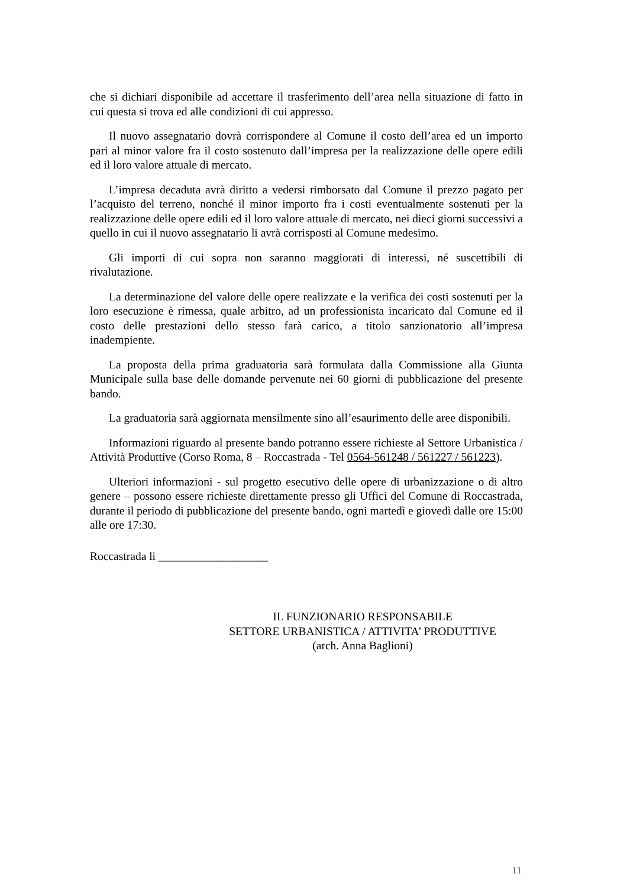che si dichiari disponibile ad accettare il trasferimento dell’area nella situazione di fatto in cui questa si trova ed alle condizioni di cui appresso.
Il nuovo assegnatario dovrà corrispondere al Comune il costo dell’area ed un importo pari al minor valore fra il costo sostenuto dall’impresa per la realizzazione delle opere edili ed il loro valore attuale di mercato.
L’impresa decaduta avrà diritto a vedersi rimborsato dal Comune il prezzo pagato per l’acquisto del terreno, nonché il minor importo fra i costi eventualmente sostenuti per la realizzazione delle opere edili ed il loro valore attuale di mercato, nei dieci giorni successivi a quello in cui il nuovo assegnatario li avrà corrisposti al Comune medesimo.
Gli importi di cui sopra non saranno maggiorati di interessi, né suscettibili di rivalutazione.
La determinazione del valore delle opere realizzate e la verifica dei costi sostenuti per la loro esecuzione è rimessa, quale arbitro, ad un professionista incaricato dal Comune ed il costo delle prestazioni dello stesso farà carico, a titolo sanzionatorio all’impresa inadempiente.
La proposta della prima graduatoria sarà formulata dalla Commissione alla Giunta Municipale sulla base delle domande pervenute nei 60 giorni di pubblicazione del presente bando.
La graduatoria sarà aggiornata mensilmente sino all’esaurimento delle aree disponibili.
Informazioni riguardo al presente bando potranno essere richieste al Settore Urbanistica / Attività Produttive (Corso Roma, 8 – Roccastrada - Tel 0564-561248 / 561227 / 561223).
Ulteriori informazioni - sul progetto esecutivo delle opere di urbanizzazione o di altro genere – possono essere richieste direttamente presso gli Uffici del Comune di Roccastrada, durante il periodo di pubblicazione del presente bando, ogni martedì e giovedì dalle ore 15:00 alle ore 17:30.
Roccastrada li ___________________
IL FUNZIONARIO RESPONSABILE
SETTORE URBANISTICA / ATTIVITA’ PRODUTTIVE
(arch. Anna Baglioni)
11